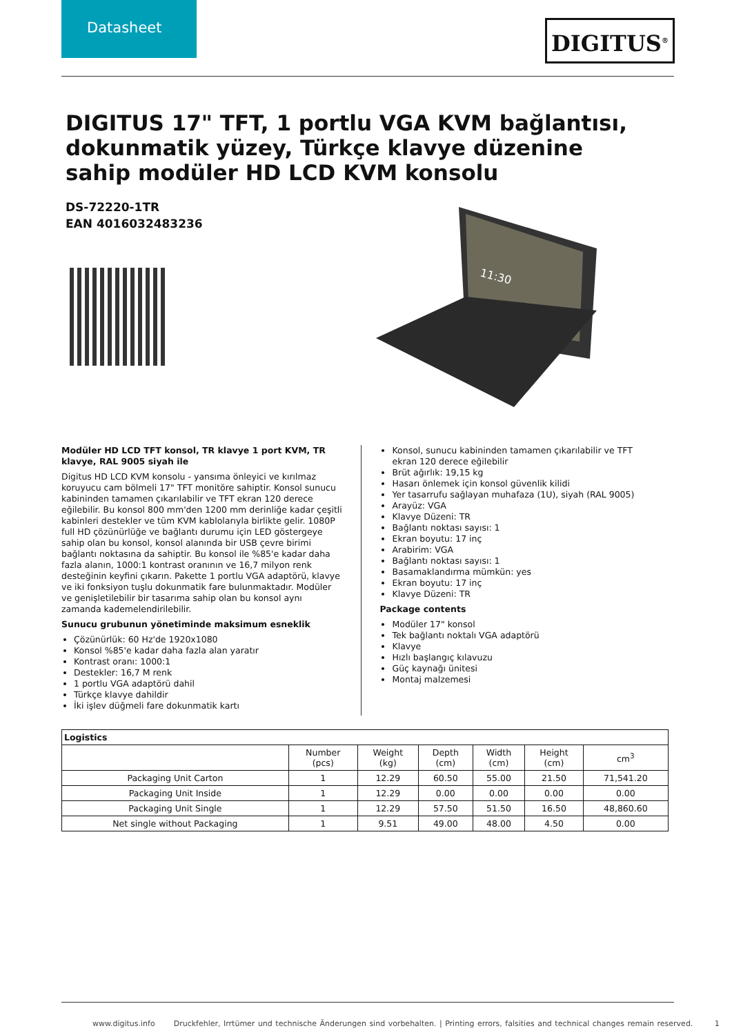Datasheet
DIGITUS<sup>®</sup>
DIGITUS 17" TFT, 1 portlu VGA KVM bağlantısı, dokunmatik yüzey, Türkçe klavye düzenine sahip modüler HD LCD KVM konsolu
DS-72220-1TR
EAN 4016032483236
11:30
Modüler HD LCD TFT konsol, TR klavye 1 port KVM, TR klavye, RAL 9005 siyah ile
Digitus HD LCD KVM konsolu - yansıma önleyici ve kırılmaz koruyucu cam bölmeli 17" TFT monitöre sahiptir. Konsol sunucu kabininden tamamen çıkarılabilir ve TFT ekran 120 derece eğilebilir. Bu konsol 800 mm'den 1200 mm derinliğe kadar çeşitli kabinleri destekler ve tüm KVM kablolarıyla birlikte gelir. 1080P full HD çözünürlüğe ve bağlantı durumu için LED göstergeye sahip olan bu konsol, konsol alanında bir USB çevre birimi bağlantı noktasına da sahiptir. Bu konsol ile %85'e kadar daha fazla alanın, 1000:1 kontrast oranının ve 16,7 milyon renk desteğinin keyfini çıkarın. Pakette 1 portlu VGA adaptörü, klavye ve iki fonksiyon tuşlu dokunmatik fare bulunmaktadır. Modüler ve genişletilebilir bir tasarıma sahip olan bu konsol aynı zamanda kademelendirilebilir.
Sunucu grubunun yönetiminde maksimum esneklik
Çözünürlük: 60 Hz'de 1920x1080
Konsol %85'e kadar daha fazla alan yaratır
Kontrast oranı: 1000:1
Destekler: 16,7 M renk
1 portlu VGA adaptörü dahil
Türkçe klavye dahildir
İki işlev düğmeli fare dokunmatik kartı
Konsol, sunucu kabininden tamamen çıkarılabilir ve TFT ekran 120 derece eğilebilir
Brüt ağırlık: 19,15 kg
Hasarı önlemek için konsol güvenlik kilidi
Yer tasarrufu sağlayan muhafaza (1U), siyah (RAL 9005)
Arayüz: VGA
Klavye Düzeni: TR
Bağlantı noktası sayısı: 1
Ekran boyutu: 17 inç
Arabirim: VGA
Bağlantı noktası sayısı: 1
Basamaklandırma mümkün: yes
Ekran boyutu: 17 inç
Klavye Düzeni: TR
Package contents
Modüler 17" konsol
Tek bağlantı noktalı VGA adaptörü
Klavye
Hızlı başlangıç kılavuzu
Güç kaynağı ünitesi
Montaj malzemesi
| Logistics | | | | | | |
| --- | --- | --- | --- | --- | --- | --- |
| | Number (pcs) | Weight (kg) | Depth (cm) | Width (cm) | Height (cm) | cm<sup>3</sup> |
| Packaging Unit Carton | 1 | 12.29 | 60.50 | 55.00 | 21.50 | 71,541.20 |
| Packaging Unit Inside | 1 | 12.29 | 0.00 | 0.00 | 0.00 | 0.00 |
| Packaging Unit Single | 1 | 12.29 | 57.50 | 51.50 | 16.50 | 48,860.60 |
| Net single without Packaging | 1 | 9.51 | 49.00 | 48.00 | 4.50 | 0.00 |
www.digitus.info Druckfehler, Irrtümer und technische Änderungen sind vorbehalten. | Printing errors, falsities and technical changes remain reserved. 1